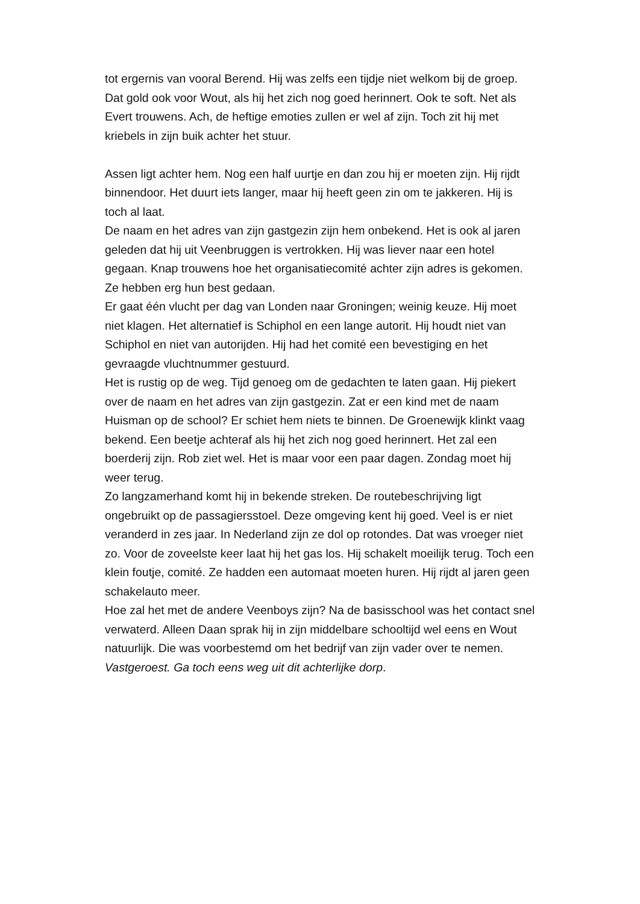tot ergernis van vooral Berend. Hij was zelfs een tijdje niet welkom bij de groep. Dat gold ook voor Wout, als hij het zich nog goed herinnert. Ook te soft. Net als Evert trouwens. Ach, de heftige emoties zullen er wel af zijn. Toch zit hij met kriebels in zijn buik achter het stuur.
Assen ligt achter hem. Nog een half uurtje en dan zou hij er moeten zijn. Hij rijdt binnendoor. Het duurt iets langer, maar hij heeft geen zin om te jakkeren. Hij is toch al laat.
De naam en het adres van zijn gastgezin zijn hem onbekend. Het is ook al jaren geleden dat hij uit Veenbruggen is vertrokken. Hij was liever naar een hotel gegaan. Knap trouwens hoe het organisatiecomité achter zijn adres is gekomen. Ze hebben erg hun best gedaan.
Er gaat één vlucht per dag van Londen naar Groningen; weinig keuze. Hij moet niet klagen. Het alternatief is Schiphol en een lange autorit. Hij houdt niet van Schiphol en niet van autorijden. Hij had het comité een bevestiging en het gevraagde vluchtnummer gestuurd.
Het is rustig op de weg. Tijd genoeg om de gedachten te laten gaan. Hij piekert over de naam en het adres van zijn gastgezin. Zat er een kind met de naam Huisman op de school? Er schiet hem niets te binnen. De Groenewijk klinkt vaag bekend. Een beetje achteraf als hij het zich nog goed herinnert. Het zal een boerderij zijn. Rob ziet wel. Het is maar voor een paar dagen. Zondag moet hij weer terug.
Zo langzamerhand komt hij in bekende streken. De routebeschrijving ligt ongebruikt op de passagiersstoel. Deze omgeving kent hij goed. Veel is er niet veranderd in zes jaar. In Nederland zijn ze dol op rotondes. Dat was vroeger niet zo. Voor de zoveelste keer laat hij het gas los. Hij schakelt moeilijk terug. Toch een klein foutje, comité. Ze hadden een automaat moeten huren. Hij rijdt al jaren geen schakelauto meer.
Hoe zal het met de andere Veenboys zijn? Na de basisschool was het contact snel verwaterd. Alleen Daan sprak hij in zijn middelbare schooltijd wel eens en Wout natuurlijk. Die was voorbestemd om het bedrijf van zijn vader over te nemen.
Vastgeroest. Ga toch eens weg uit dit achterlijke dorp.